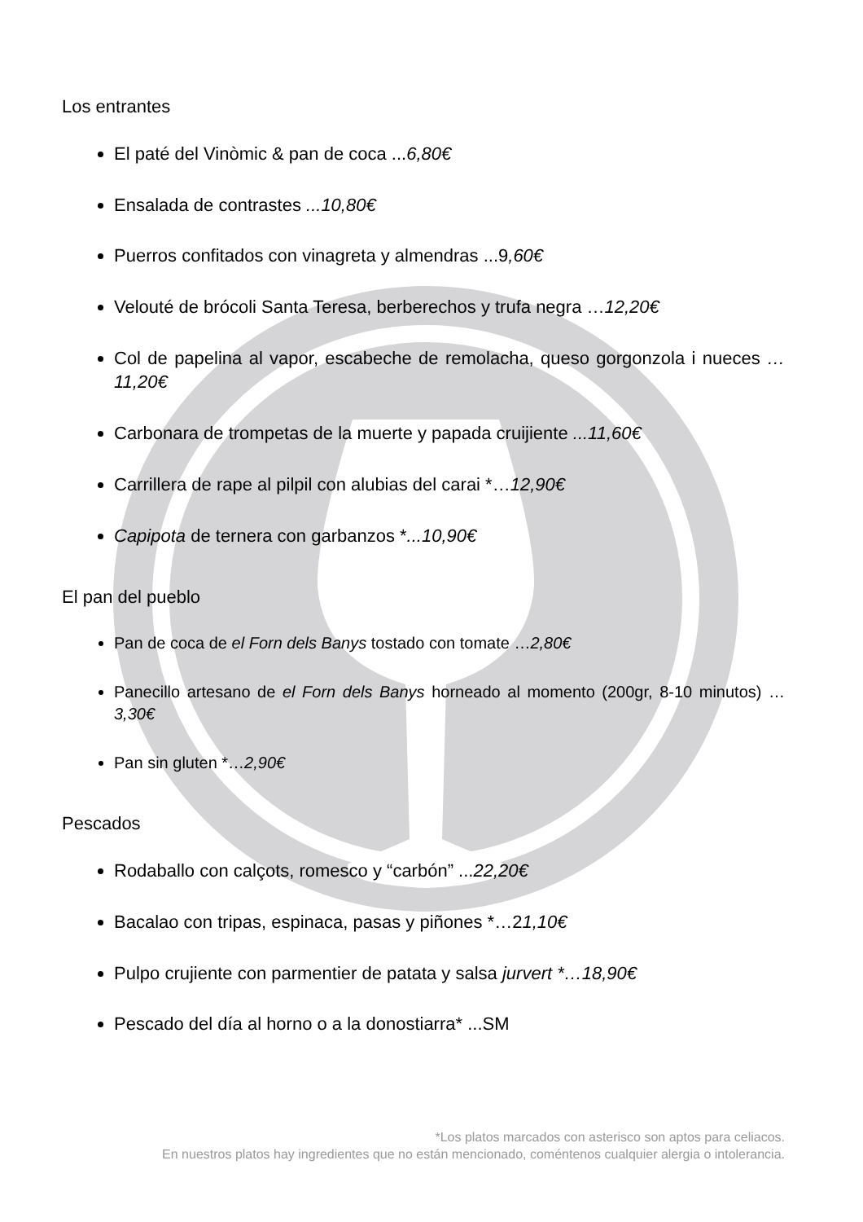Los entrantes
El paté del Vinòmic & pan de coca ...6,80€
Ensalada de contrastes ...10,80€
Puerros confitados con vinagreta y almendras ...9,60€
Velouté de brócoli Santa Teresa, berberechos y trufa negra …12,20€
Col de papelina al vapor, escabeche de remolacha, queso gorgonzola i nueces …11,20€
Carbonara de trompetas de la muerte y papada cruijiente ...11,60€
Carrillera de rape al pilpil con alubias del carai *…12,90€
Capipota de ternera con garbanzos *...10,90€
El pan del pueblo
Pan de coca de el Forn dels Banys tostado con tomate …2,80€
Panecillo artesano de el Forn dels Banys horneado al momento (200gr, 8-10 minutos) …3,30€
Pan sin gluten *…2,90€
Pescados
Rodaballo con calçots, romesco y “carbón” ...22,20€
Bacalao con tripas, espinaca, pasas y piñones *…21,10€
Pulpo crujiente con parmentier de patata y salsa jurvert *…18,90€
Pescado del día al horno o a la donostiarra* ...SM
*Los platos marcados con asterisco son aptos para celiacos.
En nuestros platos hay ingredientes que no están mencionado, coméntenos cualquier alergia o intolerancia.